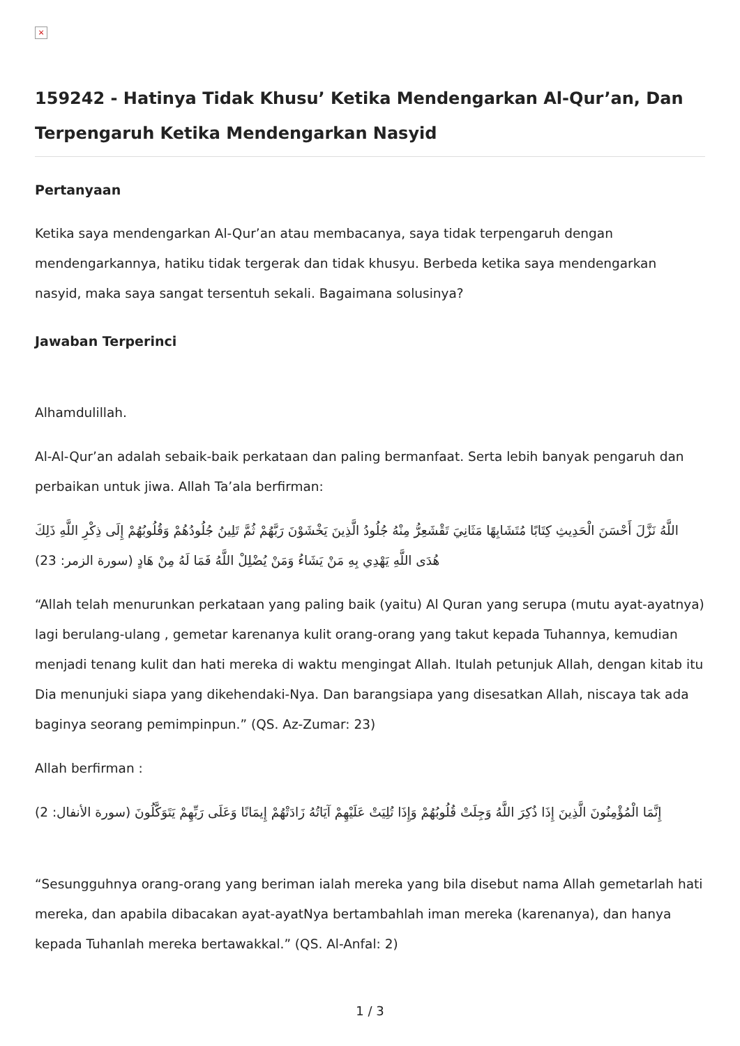×
159242 - Hatinya Tidak Khusu’ Ketika Mendengarkan Al-Qur’an, Dan Terpengaruh Ketika Mendengarkan Nasyid
Pertanyaan
Ketika saya mendengarkan Al-Qur’an atau membacanya, saya tidak terpengaruh dengan mendengarkannya, hatiku tidak tergerak dan tidak khusyu. Berbeda ketika saya mendengarkan nasyid, maka saya sangat tersentuh sekali. Bagaimana solusinya?
Jawaban Terperinci
Alhamdulillah.
Al-Al-Qur’an adalah sebaik-baik perkataan dan paling bermanfaat. Serta lebih banyak pengaruh dan perbaikan untuk jiwa. Allah Ta’ala berfirman:
اللَّهُ نَزَّلَ أَحْسَنَ الْحَدِيثِ كِتَابًا مُتَشَابِهًا مَثَانِيَ تَقْشَعِرُّ مِنْهُ جُلُودُ الَّذِينَ يَخْشَوْنَ رَبَّهُمْ ثُمَّ تَلِينُ جُلُودُهُمْ وَقُلُوبُهُمْ إِلَى ذِكْرِ اللَّهِ ذَلِكَ هُدَى اللَّهِ يَهْدِي بِهِ مَنْ يَشَاءُ وَمَنْ يُضْلِلْ اللَّهُ فَمَا لَهُ مِنْ هَادٍ (سورة الزمر: 23)
“Allah telah menurunkan perkataan yang paling baik (yaitu) Al Quran yang serupa (mutu ayat-ayatnya) lagi berulang-ulang , gemetar karenanya kulit orang-orang yang takut kepada Tuhannya, kemudian menjadi tenang kulit dan hati mereka di waktu mengingat Allah. Itulah petunjuk Allah, dengan kitab itu Dia menunjuki siapa yang dikehendaki-Nya. Dan barangsiapa yang disesatkan Allah, niscaya tak ada baginya seorang pemimpinpun.” (QS. Az-Zumar: 23)
Allah berfirman :
إِنَّمَا الْمُؤْمِنُونَ الَّذِينَ إِذَا ذُكِرَ اللَّهُ وَجِلَتْ قُلُوبُهُمْ وَإِذَا تُلِيَتْ عَلَيْهِمْ آيَاتُهُ زَادَتْهُمْ إِيمَانًا وَعَلَى رَبِّهِمْ يَتَوَكَّلُونَ (سورة الأنفال: 2)
“Sesungguhnya orang-orang yang beriman ialah mereka yang bila disebut nama Allah gemetarlah hati mereka, dan apabila dibacakan ayat-ayatNya bertambahlah iman mereka (karenanya), dan hanya kepada Tuhanlah mereka bertawakkal.” (QS. Al-Anfal: 2)
1 / 3